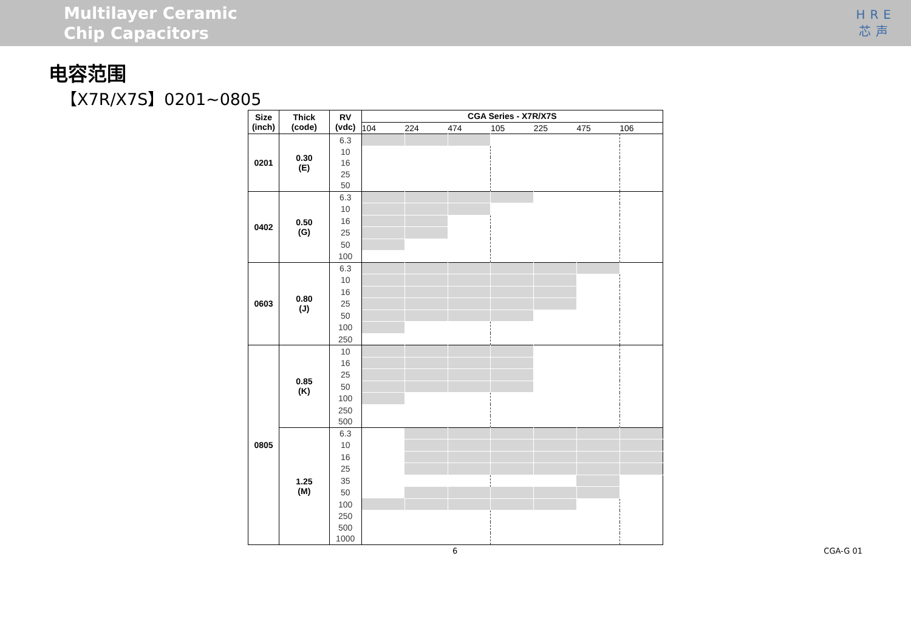Multilayer Ceramic
Chip Capacitors
HRE
芯声
电容范围
【X7R/X7S】0201~0805
| Size (inch) | Thick (code) | RV (vdc) | CGA Series - X7R/X7S | | | | | | |
| --- | --- | --- | --- | --- | --- | --- | --- | --- | --- |
| | | | 104 | 224 | 474 | 105 | 225 | 475 | 106 |
| 0201 | 0.30 (E) | 6.3 | | | | | | | |
| | | 10 | | | | | | | |
| | | 16 | | | | | | | |
| | | 25 | | | | | | | |
| | | 50 | | | | | | | |
| 0402 | 0.50 (G) | 6.3 | | | | | | | |
| | | 10 | | | | | | | |
| | | 16 | | | | | | | |
| | | 25 | | | | | | | |
| | | 50 | | | | | | | |
| | | 100 | | | | | | | |
| 0603 | 0.80 (J) | 6.3 | | | | | | | |
| | | 10 | | | | | | | |
| | | 16 | | | | | | | |
| | | 25 | | | | | | | |
| | | 50 | | | | | | | |
| | | 100 | | | | | | | |
| | | 250 | | | | | | | |
| 0805 | 0.85 (K) | 10 | | | | | | | |
| | | 16 | | | | | | | |
| | | 25 | | | | | | | |
| | | 50 | | | | | | | |
| | | 100 | | | | | | | |
| | | 250 | | | | | | | |
| | | 500 | | | | | | | |
| | 1.25 (M) | 6.3 | | | | | | | |
| | | 10 | | | | | | | |
| | | 16 | | | | | | | |
| | | 25 | | | | | | | |
| | | 35 | | | | | | | |
| | | 50 | | | | | | | |
| | | 100 | | | | | | | |
| | | 250 | | | | | | | |
| | | 500 | | | | | | | |
| | | 1000 | | | | | | | |
6 CGA-G 01